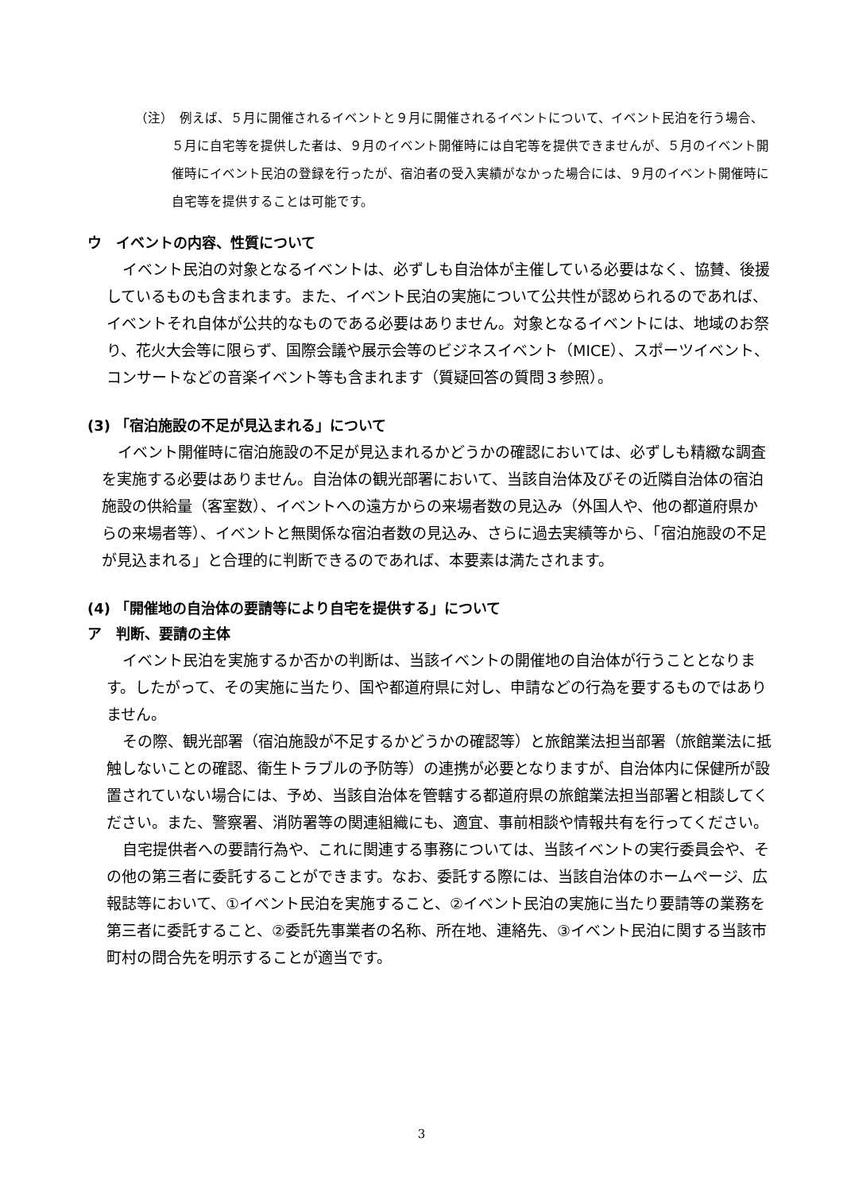（注）　例えば、５月に開催されるイベントと９月に開催されるイベントについて、イベント民泊を行う場合、５月に自宅等を提供した者は、９月のイベント開催時には自宅等を提供できませんが、５月のイベント開催時にイベント民泊の登録を行ったが、宿泊者の受入実績がなかった場合には、９月のイベント開催時に自宅等を提供することは可能です。
ウ　イベントの内容、性質について
イベント民泊の対象となるイベントは、必ずしも自治体が主催している必要はなく、協賛、後援しているものも含まれます。また、イベント民泊の実施について公共性が認められるのであれば、イベントそれ自体が公共的なものである必要はありません。対象となるイベントには、地域のお祭り、花火大会等に限らず、国際会議や展示会等のビジネスイベント（MICE）、スポーツイベント、コンサートなどの音楽イベント等も含まれます（質疑回答の質問３参照）。
(3) 「宿泊施設の不足が見込まれる」について
イベント開催時に宿泊施設の不足が見込まれるかどうかの確認においては、必ずしも精緻な調査を実施する必要はありません。自治体の観光部署において、当該自治体及びその近隣自治体の宿泊施設の供給量（客室数）、イベントへの遠方からの来場者数の見込み（外国人や、他の都道府県からの来場者等）、イベントと無関係な宿泊者数の見込み、さらに過去実績等から、「宿泊施設の不足が見込まれる」と合理的に判断できるのであれば、本要素は満たされます。
(4) 「開催地の自治体の要請等により自宅を提供する」について
ア　判断、要請の主体
イベント民泊を実施するか否かの判断は、当該イベントの開催地の自治体が行うこととなります。したがって、その実施に当たり、国や都道府県に対し、申請などの行為を要するものではありません。
その際、観光部署（宿泊施設が不足するかどうかの確認等）と旅館業法担当部署（旅館業法に抵触しないことの確認、衛生トラブルの予防等）の連携が必要となりますが、自治体内に保健所が設置されていない場合には、予め、当該自治体を管轄する都道府県の旅館業法担当部署と相談してください。また、警察署、消防署等の関連組織にも、適宜、事前相談や情報共有を行ってください。
自宅提供者への要請行為や、これに関連する事務については、当該イベントの実行委員会や、その他の第三者に委託することができます。なお、委託する際には、当該自治体のホームページ、広報誌等において、①イベント民泊を実施すること、②イベント民泊の実施に当たり要請等の業務を第三者に委託すること、②委託先事業者の名称、所在地、連絡先、③イベント民泊に関する当該市町村の問合先を明示することが適当です。
3